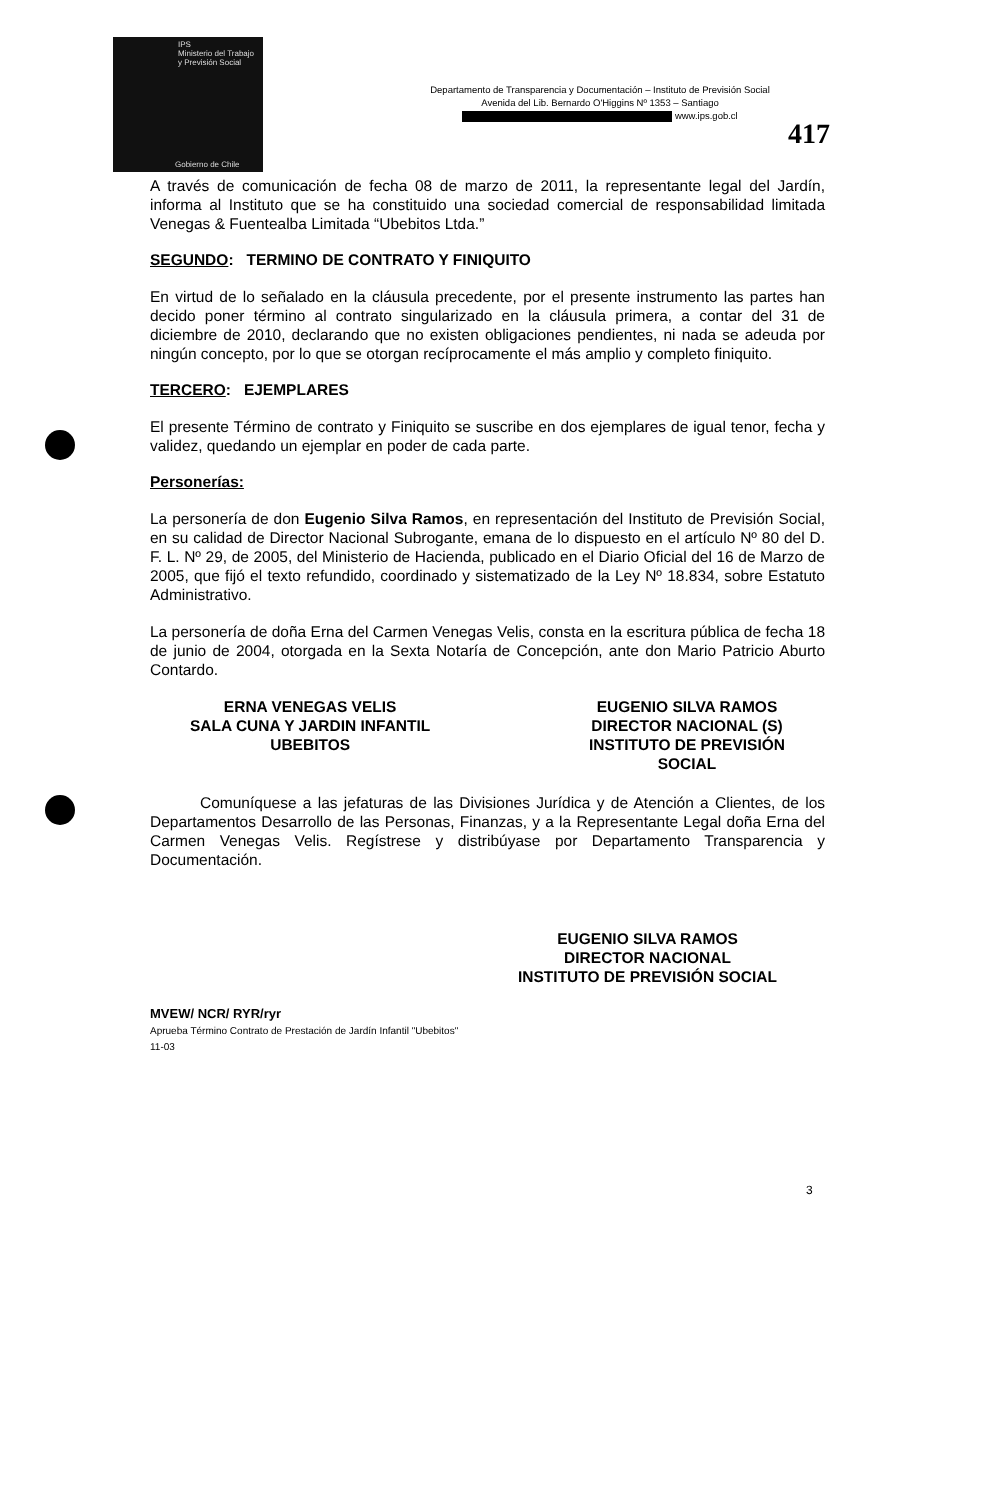IPS
Ministerio del Trabajo
y Previsión Social
Gobierno de Chile
Departamento de Transparencia y Documentación – Instituto de Previsión Social
Avenida del Lib. Bernardo O'Higgins Nº 1353 – Santiago
www.ips.gob.cl
417
A través de comunicación de fecha 08 de marzo de 2011, la representante legal del Jardín, informa al Instituto que se ha constituido una sociedad comercial de responsabilidad limitada Venegas & Fuentealba Limitada “Ubebitos Ltda.”
SEGUNDO: TERMINO DE CONTRATO Y FINIQUITO
En virtud de lo señalado en la cláusula precedente, por el presente instrumento las partes han decido poner término al contrato singularizado en la cláusula primera, a contar del 31 de diciembre de 2010, declarando que no existen obligaciones pendientes, ni nada se adeuda por ningún concepto, por lo que se otorgan recíprocamente el más amplio y completo finiquito.
TERCERO: EJEMPLARES
El presente Término de contrato y Finiquito se suscribe en dos ejemplares de igual tenor, fecha y validez, quedando un ejemplar en poder de cada parte.
Personerías:
La personería de don Eugenio Silva Ramos, en representación del Instituto de Previsión Social, en su calidad de Director Nacional Subrogante, emana de lo dispuesto en el artículo Nº 80 del D. F. L. Nº 29, de 2005, del Ministerio de Hacienda, publicado en el Diario Oficial del 16 de Marzo de 2005, que fijó el texto refundido, coordinado y sistematizado de la Ley Nº 18.834, sobre Estatuto Administrativo.
La personería de doña Erna del Carmen Venegas Velis, consta en la escritura pública de fecha 18 de junio de 2004, otorgada en la Sexta Notaría de Concepción, ante don Mario Patricio Aburto Contardo.
ERNA VENEGAS VELIS
SALA CUNA Y JARDIN INFANTIL
UBEBITOS
EUGENIO SILVA RAMOS
DIRECTOR NACIONAL (S)
INSTITUTO DE PREVISIÓN
SOCIAL
Comuníquese a las jefaturas de las Divisiones Jurídica y de Atención a Clientes, de los Departamentos Desarrollo de las Personas, Finanzas, y a la Representante Legal doña Erna del Carmen Venegas Velis. Regístrese y distribúyase por Departamento Transparencia y Documentación.
EUGENIO SILVA RAMOS
DIRECTOR NACIONAL
INSTITUTO DE PREVISIÓN SOCIAL
MVEW/ NCR/ RYR/ryr
Aprueba Término Contrato de Prestación de Jardín Infantil "Ubebitos"
11-03
3